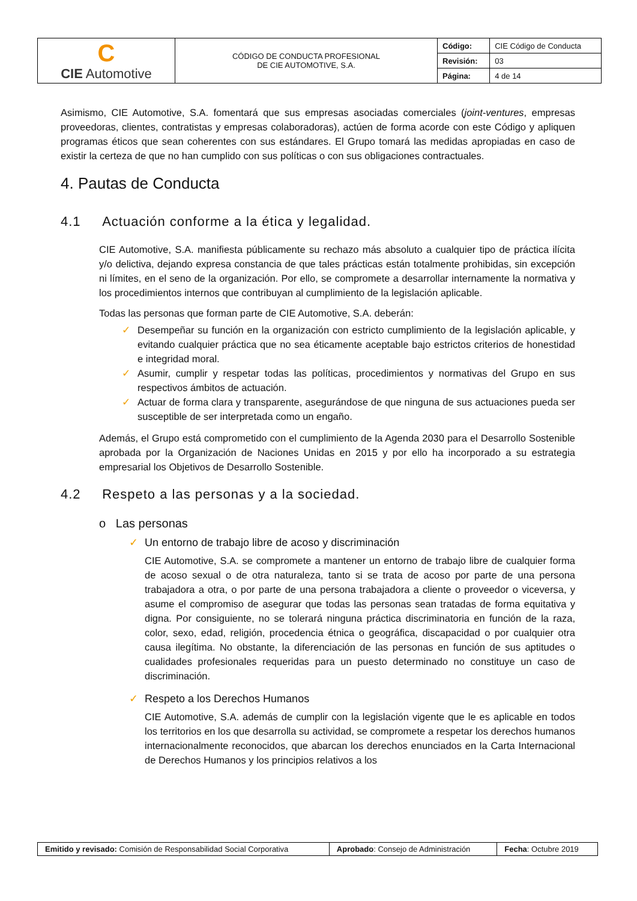| C CIE Automotive | CÓDIGO DE CONDUCTA PROFESIONAL DE CIE AUTOMOTIVE, S.A. | Código: | CIE Código de Conducta |
| | | Revisión: | 03 |
| | | Página: | 4 de 14 |
Asimismo, CIE Automotive, S.A. fomentará que sus empresas asociadas comerciales (joint-ventures, empresas proveedoras, clientes, contratistas y empresas colaboradoras), actúen de forma acorde con este Código y apliquen programas éticos que sean coherentes con sus estándares. El Grupo tomará las medidas apropiadas en caso de existir la certeza de que no han cumplido con sus políticas o con sus obligaciones contractuales.
4. Pautas de Conducta
4.1 Actuación conforme a la ética y legalidad.
CIE Automotive, S.A. manifiesta públicamente su rechazo más absoluto a cualquier tipo de práctica ilícita y/o delictiva, dejando expresa constancia de que tales prácticas están totalmente prohibidas, sin excepción ni límites, en el seno de la organización. Por ello, se compromete a desarrollar internamente la normativa y los procedimientos internos que contribuyan al cumplimiento de la legislación aplicable.
Todas las personas que forman parte de CIE Automotive, S.A. deberán:
✓ Desempeñar su función en la organización con estricto cumplimiento de la legislación aplicable, y evitando cualquier práctica que no sea éticamente aceptable bajo estrictos criterios de honestidad e integridad moral.
✓ Asumir, cumplir y respetar todas las políticas, procedimientos y normativas del Grupo en sus respectivos ámbitos de actuación.
✓ Actuar de forma clara y transparente, asegurándose de que ninguna de sus actuaciones pueda ser susceptible de ser interpretada como un engaño.
Además, el Grupo está comprometido con el cumplimiento de la Agenda 2030 para el Desarrollo Sostenible aprobada por la Organización de Naciones Unidas en 2015 y por ello ha incorporado a su estrategia empresarial los Objetivos de Desarrollo Sostenible.
4.2 Respeto a las personas y a la sociedad.
o Las personas
✓ Un entorno de trabajo libre de acoso y discriminación
CIE Automotive, S.A. se compromete a mantener un entorno de trabajo libre de cualquier forma de acoso sexual o de otra naturaleza, tanto si se trata de acoso por parte de una persona trabajadora a otra, o por parte de una persona trabajadora a cliente o proveedor o viceversa, y asume el compromiso de asegurar que todas las personas sean tratadas de forma equitativa y digna. Por consiguiente, no se tolerará ninguna práctica discriminatoria en función de la raza, color, sexo, edad, religión, procedencia étnica o geográfica, discapacidad o por cualquier otra causa ilegítima. No obstante, la diferenciación de las personas en función de sus aptitudes o cualidades profesionales requeridas para un puesto determinado no constituye un caso de discriminación.
✓ Respeto a los Derechos Humanos
CIE Automotive, S.A. además de cumplir con la legislación vigente que le es aplicable en todos los territorios en los que desarrolla su actividad, se compromete a respetar los derechos humanos internacionalmente reconocidos, que abarcan los derechos enunciados en la Carta Internacional de Derechos Humanos y los principios relativos a los
| Emitido y revisado: Comisión de Responsabilidad Social Corporativa | Aprobado : Consejo de Administración | Fecha : Octubre 2019 |